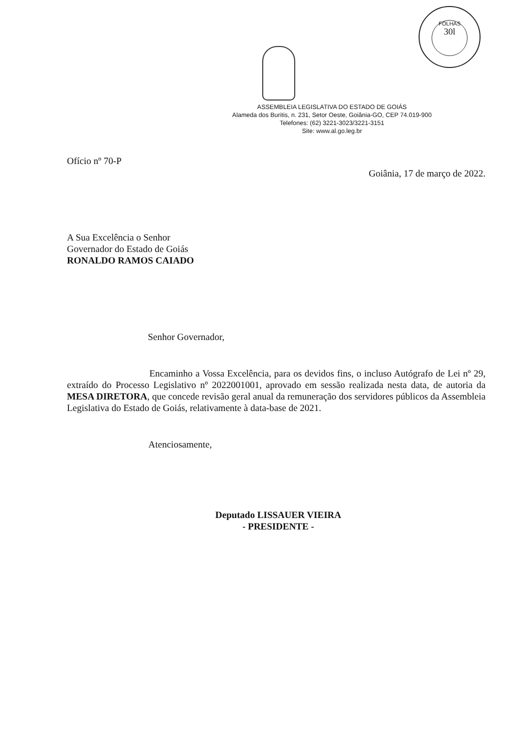FOLHAS
30l
ASSEMBLEIA LEGISLATIVA DO ESTADO DE GOIÁS
Alameda dos Buritis, n. 231, Setor Oeste, Goiânia-GO, CEP 74.019-900
Telefones: (62) 3221-3023/3221-3151
Site: www.al.go.leg.br
Ofício nº 70-P
Goiânia, 17 de março de 2022.
A Sua Excelência o Senhor
Governador do Estado de Goiás
RONALDO RAMOS CAIADO
Senhor Governador,
Encaminho a Vossa Excelência, para os devidos fins, o incluso Autógrafo de Lei nº 29, extraído do Processo Legislativo nº 2022001001, aprovado em sessão realizada nesta data, de autoria da MESA DIRETORA, que concede revisão geral anual da remuneração dos servidores públicos da Assembleia Legislativa do Estado de Goiás, relativamente à data-base de 2021.
Atenciosamente,
Deputado LISSAUER VIEIRA
- PRESIDENTE -